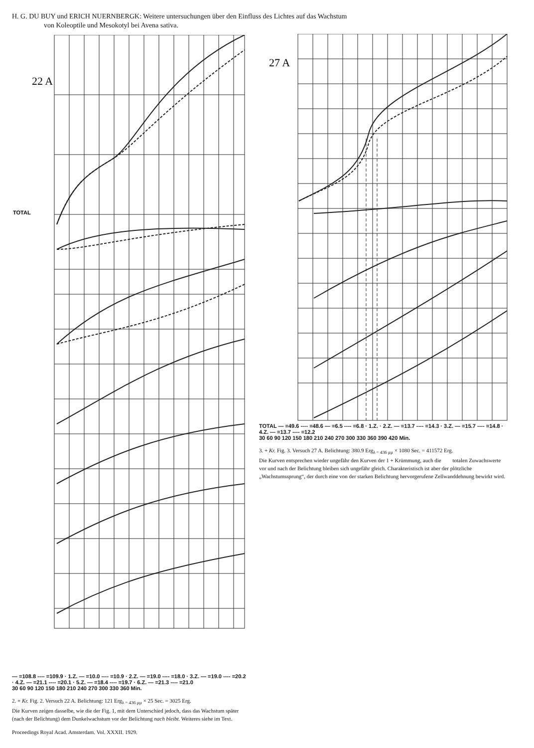H. G. DU BUY und ERICH NUERNBERGK: Weitere untersuchungen über den Einfluss des Lichtes auf das Wachstum
von Koleoptile und Mesokotyl bei Avena sativa.
22 A
TOTAL
— =108.8 ---- =109.9 · 1.Z. — =10.0 ---- =10.9 · 2.Z. — =19.0 ---- =18.0 · 3.Z. — =19.0 ---- =20.2 · 4.Z. — =21.1 ---- =20.1 · 5.Z. — =18.4 ---- =19.7 · 6.Z. — =21.3 ---- =21.0
30 60 90 120 150 180 210 240 270 300 330 360 Min.
2. + Kr. Fig. 2. Versuch 22 A. Belichtung: 121 Erg<sub>λ = 436 μμ</sub> × 25 Sec. = 3025 Erg.
Die Kurven zeigen dasselbe, wie die der Fig. 1, mit dem Unterschied jedoch, dass das Wachstum später (nach der Belichtung) dem Dunkelwachstum vor der Belichtung nach bleibt. Weiteres siehe im Text.
Proceedings Royal Acad. Amsterdam. Vol. XXXII. 1929.
27 A
TOTAL — =49.6 ---- =48.6 — =6.5 ---- =6.8 · 1.Z. · 2.Z. — =13.7 ---- =14.3 · 3.Z. — =15.7 ---- =14.8 · 4.Z. — =13.7 ---- =12.2
30 60 90 120 150 180 210 240 270 300 330 360 390 420 Min.
3. + Kr. Fig. 3. Versuch 27 A. Belichtung: 380.9 Erg<sub>λ = 436 μμ</sub> × 1080 Sec. = 411572 Erg.
Die Kurven entsprechen wieder ungefähr den Kurven der 1 + Krümmung, auch die totalen Zuwachswerte vor und nach der Belichtung bleiben sich ungefähr gleich. Charakteristisch ist aber der plötzliche „Wachstumssprung“, der durch eine von der starken Belichtung hervorgerufene Zellwanddehnung bewirkt wird.